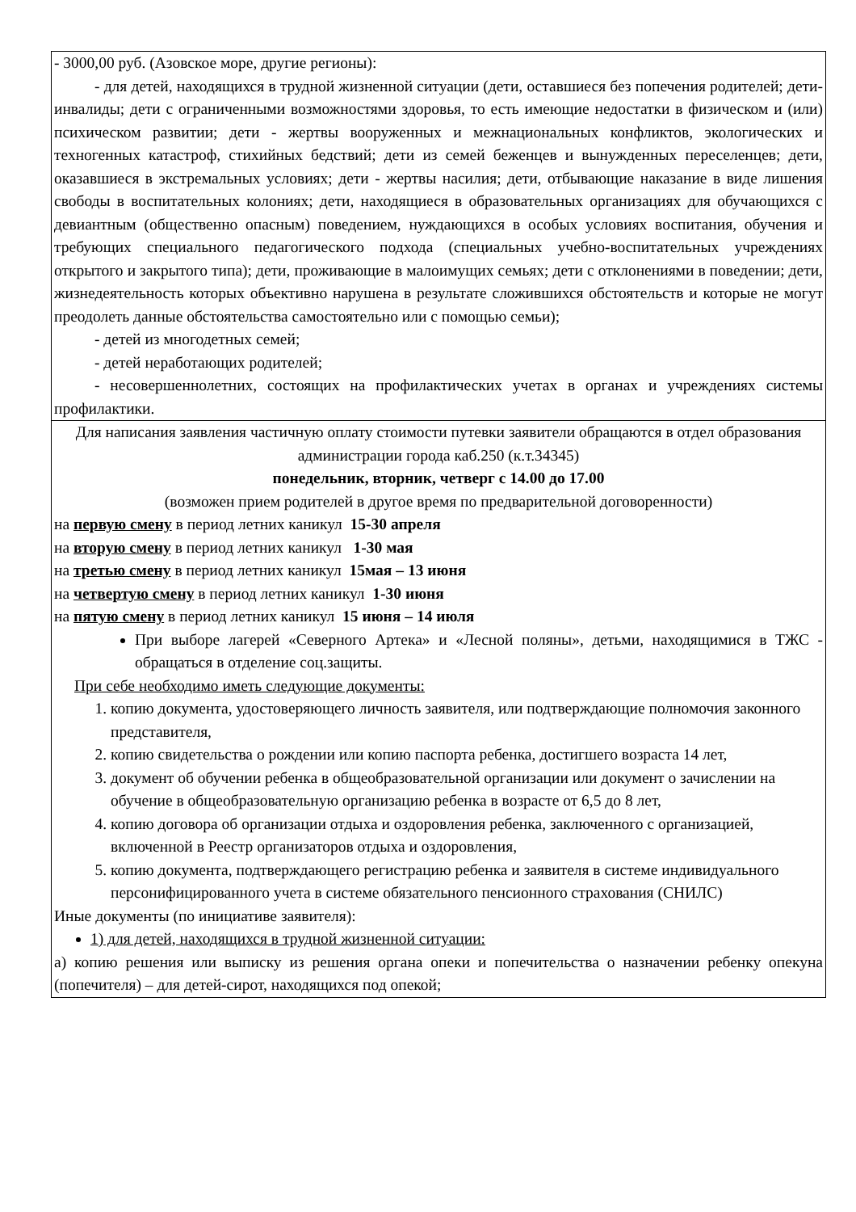| - 3000,00 руб. (Азовское море, другие регионы): - для детей, находящихся в трудной жизненной ситуации (дети, оставшиеся без попечения родителей; дети-инвалиды; дети с ограниченными возможностями здоровья, то есть имеющие недостатки в физическом и (или) психическом развитии; дети - жертвы вооруженных и межнациональных конфликтов, экологических и техногенных катастроф, стихийных бедствий; дети из семей беженцев и вынужденных переселенцев; дети, оказавшиеся в экстремальных условиях; дети - жертвы насилия; дети, отбывающие наказание в виде лишения свободы в воспитательных колониях; дети, находящиеся в образовательных организациях для обучающихся с девиантным (общественно опасным) поведением, нуждающихся в особых условиях воспитания, обучения и требующих специального педагогического подхода (специальных учебно-воспитательных учреждениях открытого и закрытого типа); дети, проживающие в малоимущих семьях; дети с отклонениями в поведении; дети, жизнедеятельность которых объективно нарушена в результате сложившихся обстоятельств и которые не могут преодолеть данные обстоятельства самостоятельно или с помощью семьи); - детей из многодетных семей; - детей неработающих родителей; - несовершеннолетних, состоящих на профилактических учетах в органах и учреждениях системы профилактики. |
| Для написания заявления частичную оплату стоимости путевки заявители обращаются в отдел образования администрации города каб.250 (к.т.34345) понедельник, вторник, четверг с 14.00 до 17.00 (возможен прием родителей в другое время по предварительной договоренности) на первую смену в период летних каникул 15-30 апреля на вторую смену в период летних каникул 1-30 мая на третью смену в период летних каникул 15мая – 13 июня на четвертую смену в период летних каникул 1-30 июня на пятую смену в период летних каникул 15 июня – 14 июля При выборе лагерей «Северного Артека» и «Лесной поляны», детьми, находящимися в ТЖС - обращаться в отделение соц.защиты. При себе необходимо иметь следующие документы: 1. копию документа, удостоверяющего личность заявителя, или подтверждающие полномочия законного представителя, 2. копию свидетельства о рождении или копию паспорта ребенка, достигшего возраста 14 лет, 3. документ об обучении ребенка в общеобразовательной организации или документ о зачислении на обучение в общеобразовательную организацию ребенка в возрасте от 6,5 до 8 лет, 4. копию договора об организации отдыха и оздоровления ребенка, заключенного с организацией, включенной в Реестр организаторов отдыха и оздоровления, 5. копию документа, подтверждающего регистрацию ребенка и заявителя в системе индивидуального персонифицированного учета в системе обязательного пенсионного страхования (СНИЛС) Иные документы (по инициативе заявителя): 1) для детей, находящихся в трудной жизненной ситуации: а) копию решения или выписку из решения органа опеки и попечительства о назначении ребенку опекуна (попечителя) – для детей-сирот, находящихся под опекой; |